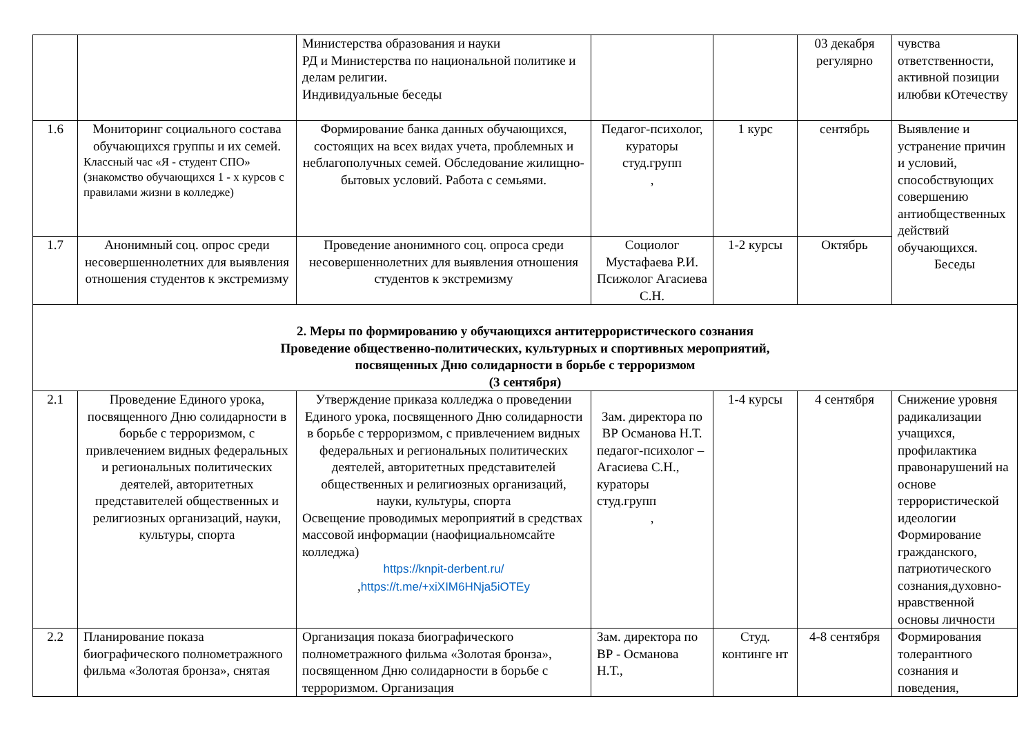| | | Министерства образования и науки РД и Министерства по национальной политике и делам религии. Индивидуальные беседы | | | 03 декабря регулярно | чувства ответственности, активной позиции илюбви кОтечеству |
| 1.6 | Мониторинг социального состава обучающихся группы и их семей. Классный час «Я - студент СПО» (знакомство обучающихся 1 - х курсов с правилами жизни в колледже) | Формирование банка данных обучающихся, состоящих на всех видах учета, проблемных и неблагополучных семей. Обследование жилищно-бытовых условий. Работа с семьями. | Педагог-психолог, кураторы студ.групп , | 1 курс | сентябрь | Выявление и устранение причин и условий, способствующих совершению антиобщественных действий обучающихся. Беседы |
| 1.7 | Анонимный соц. опрос среди несовершеннолетних для выявления отношения студентов к экстремизму | Проведение анонимного соц. опроса среди несовершеннолетних для выявления отношения студентов к экстремизму | Социолог Мустафаева Р.И. Псижолог Агасиева С.Н. | 1-2 курсы | Октябрь | |
| 2. Меры по формированию у обучающихся антитеррористического сознания Проведение общественно-политических, культурных и спортивных мероприятий, посвященных Дню солидарности в борьбе с терроризмом (3 сентября) | | | | | | |
| 2.1 | Проведение Единого урока, посвященного Дню солидарности в борьбе с терроризмом, с привлечением видных федеральных и региональных политических деятелей, авторитетных представителей общественных и религиозных организаций, науки, культуры, спорта | Утверждение приказа колледжа о проведении Единого урока, посвященного Дню солидарности в борьбе с терроризмом, с привлечением видных федеральных и региональных политических деятелей, авторитетных представителей общественных и религиозных организаций, науки, культуры, спорта Освещение проводимых мероприятий в средствах массовой информации (наофициальномсайте колледжа) https://knpit-derbent.ru/ , https://t.me/+xiXIM6HNja5iOTEy | Зам. директора по ВР Османова Н.Т. педагог-психолог – Агасиева С.Н., кураторы студ.групп , | 1-4 курсы | 4 сентября | Снижение уровня радикализации учащихся, профилактика правонарушений на основе террористической идеологии Формирование гражданского, патриотического сознания,духовно-нравственной основы личности |
| 2.2 | Планирование показа биографического полнометражного фильма «Золотая бронза», снятая | Организация показа биографического полнометражного фильма «Золотая бронза», посвященном Дню солидарности в борьбе с терроризмом. Организация | Зам. директора по ВР - Османова Н.Т., | Студ. континге нт | 4-8 сентября | Формирования толерантного сознания и поведения, |